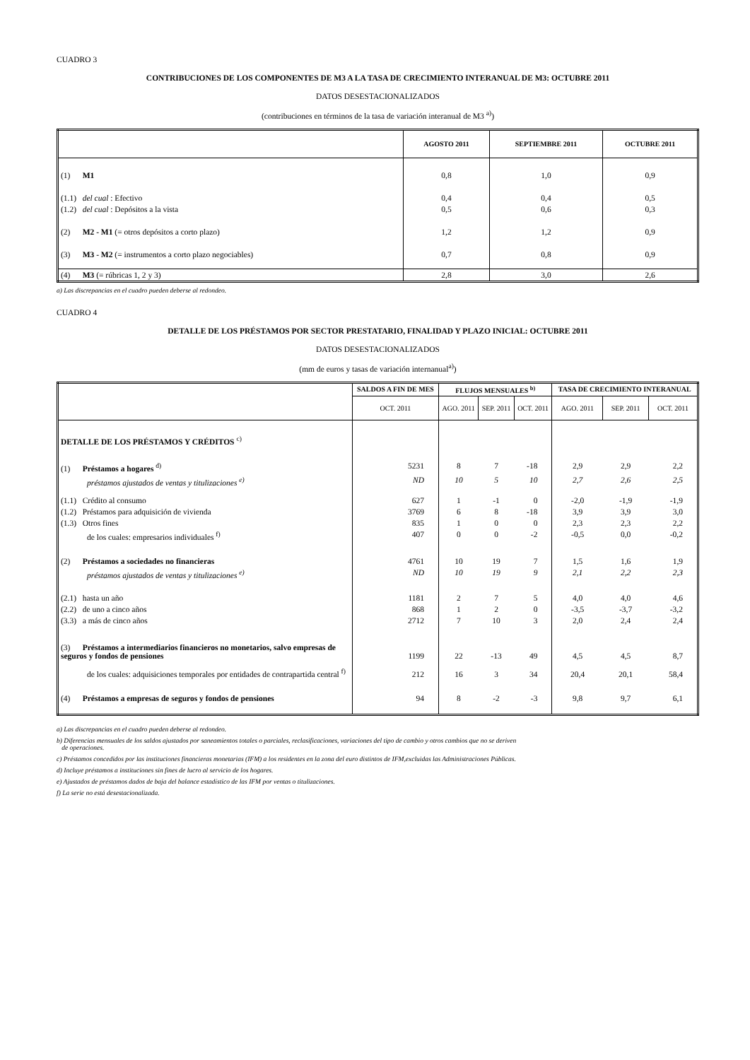CUADRO 3
CONTRIBUCIONES DE LOS COMPONENTES DE M3 A LA TASA DE CRECIMIENTO INTERANUAL DE M3: OCTUBRE 2011
DATOS DESESTACIONALIZADOS
(contribuciones en términos de la tasa de variación interanual de M3 <sup>a)</sup>)
| | AGOSTO 2011 | SEPTIEMBRE 2011 | OCTUBRE 2011 |
| --- | --- | --- | --- |
| (1) M1 | 0,8 | 1,0 | 0,9 |
| (1.1) del cual : Efectivo | 0,4 | 0,4 | 0,5 |
| (1.2) del cual : Depósitos a la vista | 0,5 | 0,6 | 0,3 |
| (2) M2 - M1 (= otros depósitos a corto plazo) | 1,2 | 1,2 | 0,9 |
| (3) M3 - M2 (= instrumentos a corto plazo negociables) | 0,7 | 0,8 | 0,9 |
| (4) M3 (= rúbricas 1, 2 y 3) | 2,8 | 3,0 | 2,6 |
a) Las discrepancias en el cuadro pueden deberse al redondeo.
CUADRO 4
DETALLE DE LOS PRÉSTAMOS POR SECTOR PRESTATARIO, FINALIDAD Y PLAZO INICIAL: OCTUBRE 2011
DATOS DESESTACIONALIZADOS
(mm de euros y tasas de variación internanual<sup>a)</sup>)
| | SALDOS A FIN DE MES | FLUJOS MENSUALES <sup>b)</sup> | | | TASA DE CRECIMIENTO INTERANUAL | | |
| --- | --- | --- | --- | --- | --- | --- | --- |
| | OCT. 2011 | AGO. 2011 | SEP. 2011 | OCT. 2011 | AGO. 2011 | SEP. 2011 | OCT. 2011 |
| DETALLE DE LOS PRÉSTAMOS Y CRÉDITOS <sup>c)</sup> | | | | | | | |
| (1) Préstamos a hogares <sup>d)</sup> | 5231 | 8 | 7 | -18 | 2,9 | 2,9 | 2,2 |
| préstamos ajustados de ventas y titulizaciones <sup>e)</sup> | ND | 10 | 5 | 10 | 2,7 | 2,6 | 2,5 |
| (1.1) Crédito al consumo | 627 | 1 | -1 | 0 | -2,0 | -1,9 | -1,9 |
| (1.2) Préstamos para adquisición de vivienda | 3769 | 6 | 8 | -18 | 3,9 | 3,9 | 3,0 |
| (1.3) Otros fines | 835 | 1 | 0 | 0 | 2,3 | 2,3 | 2,2 |
| de los cuales: empresarios individuales <sup>f)</sup> | 407 | 0 | 0 | -2 | -0,5 | 0,0 | -0,2 |
| (2) Préstamos a sociedades no financieras | 4761 | 10 | 19 | 7 | 1,5 | 1,6 | 1,9 |
| préstamos ajustados de ventas y titulizaciones <sup>e)</sup> | ND | 10 | 19 | 9 | 2,1 | 2,2 | 2,3 |
| (2.1) hasta un año | 1181 | 2 | 7 | 5 | 4,0 | 4,0 | 4,6 |
| (2.2) de uno a cinco años | 868 | 1 | 2 | 0 | -3,5 | -3,7 | -3,2 |
| (3.3) a más de cinco años | 2712 | 7 | 10 | 3 | 2,0 | 2,4 | 2,4 |
| (3) Préstamos a intermediarios financieros no monetarios, salvo empresas de seguros y fondos de pensiones | 1199 | 22 | -13 | 49 | 4,5 | 4,5 | 8,7 |
| de los cuales: adquisiciones temporales por entidades de contrapartida central <sup>f)</sup> | 212 | 16 | 3 | 34 | 20,4 | 20,1 | 58,4 |
| (4) Préstamos a empresas de seguros y fondos de pensiones | 94 | 8 | -2 | -3 | 9,8 | 9,7 | 6,1 |
a) Las discrepancias en el cuadro pueden deberse al redondeo.
b) Diferencias mensuales de los saldos ajustados por saneamientos totales o parciales, reclasificaciones, variaciones del tipo de cambio y otros cambios que no se deriven
de operaciones.
c) Préstamos concedidos por las instituciones financieras monetarias (IFM) a los residentes en la zona del euro distintos de IFM,excluidas las Administraciones Públicas.
d) Incluye préstamos a instituciones sin fines de lucro al servicio de los hogares.
e) Ajustados de préstamos dados de baja del balance estadístico de las IFM por ventas o titulizaciones.
f) La serie no está desestacionalizada.